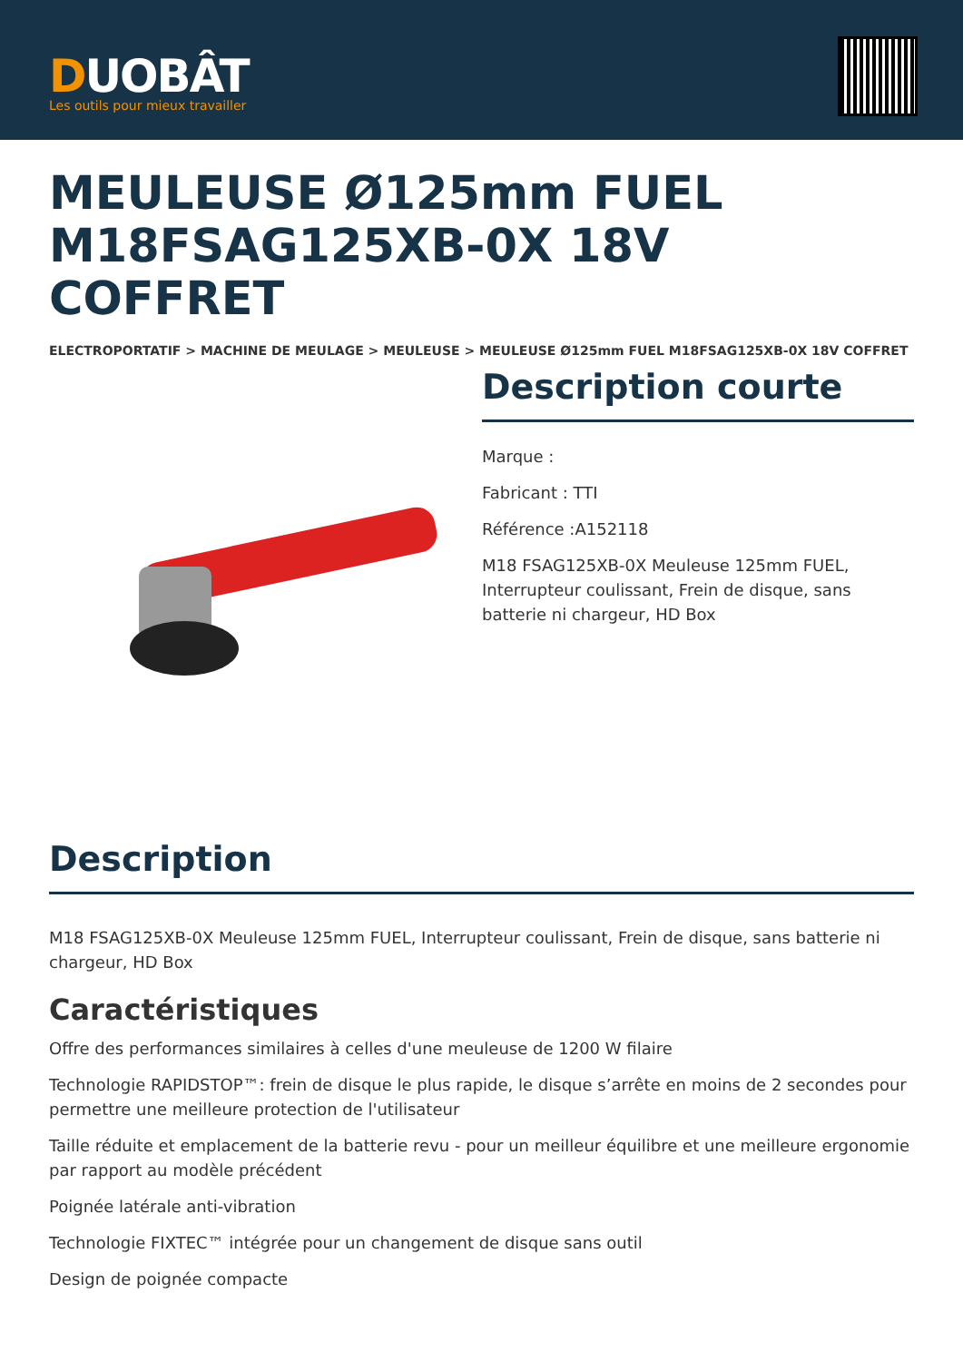DUOBÂT
Les outils pour mieux travailler
MEULEUSE Ø125mm FUEL M18FSAG125XB-0X 18V COFFRET
ELECTROPORTATIF > MACHINE DE MEULAGE > MEULEUSE > MEULEUSE Ø125mm FUEL M18FSAG125XB-0X 18V COFFRET
Description courte
Marque :
Fabricant : TTI
Référence :A152118
M18 FSAG125XB-0X Meuleuse 125mm FUEL, Interrupteur coulissant, Frein de disque, sans batterie ni chargeur, HD Box
Description
M18 FSAG125XB-0X Meuleuse 125mm FUEL, Interrupteur coulissant, Frein de disque, sans batterie ni chargeur, HD Box
Caractéristiques
Offre des performances similaires à celles d'une meuleuse de 1200 W filaire
Technologie RAPIDSTOP™: frein de disque le plus rapide, le disque s’arrête en moins de 2 secondes pour permettre une meilleure protection de l'utilisateur
Taille réduite et emplacement de la batterie revu - pour un meilleur équilibre et une meilleure ergonomie par rapport au modèle précédent
Poignée latérale anti-vibration
Technologie FIXTEC™ intégrée pour un changement de disque sans outil
Design de poignée compacte